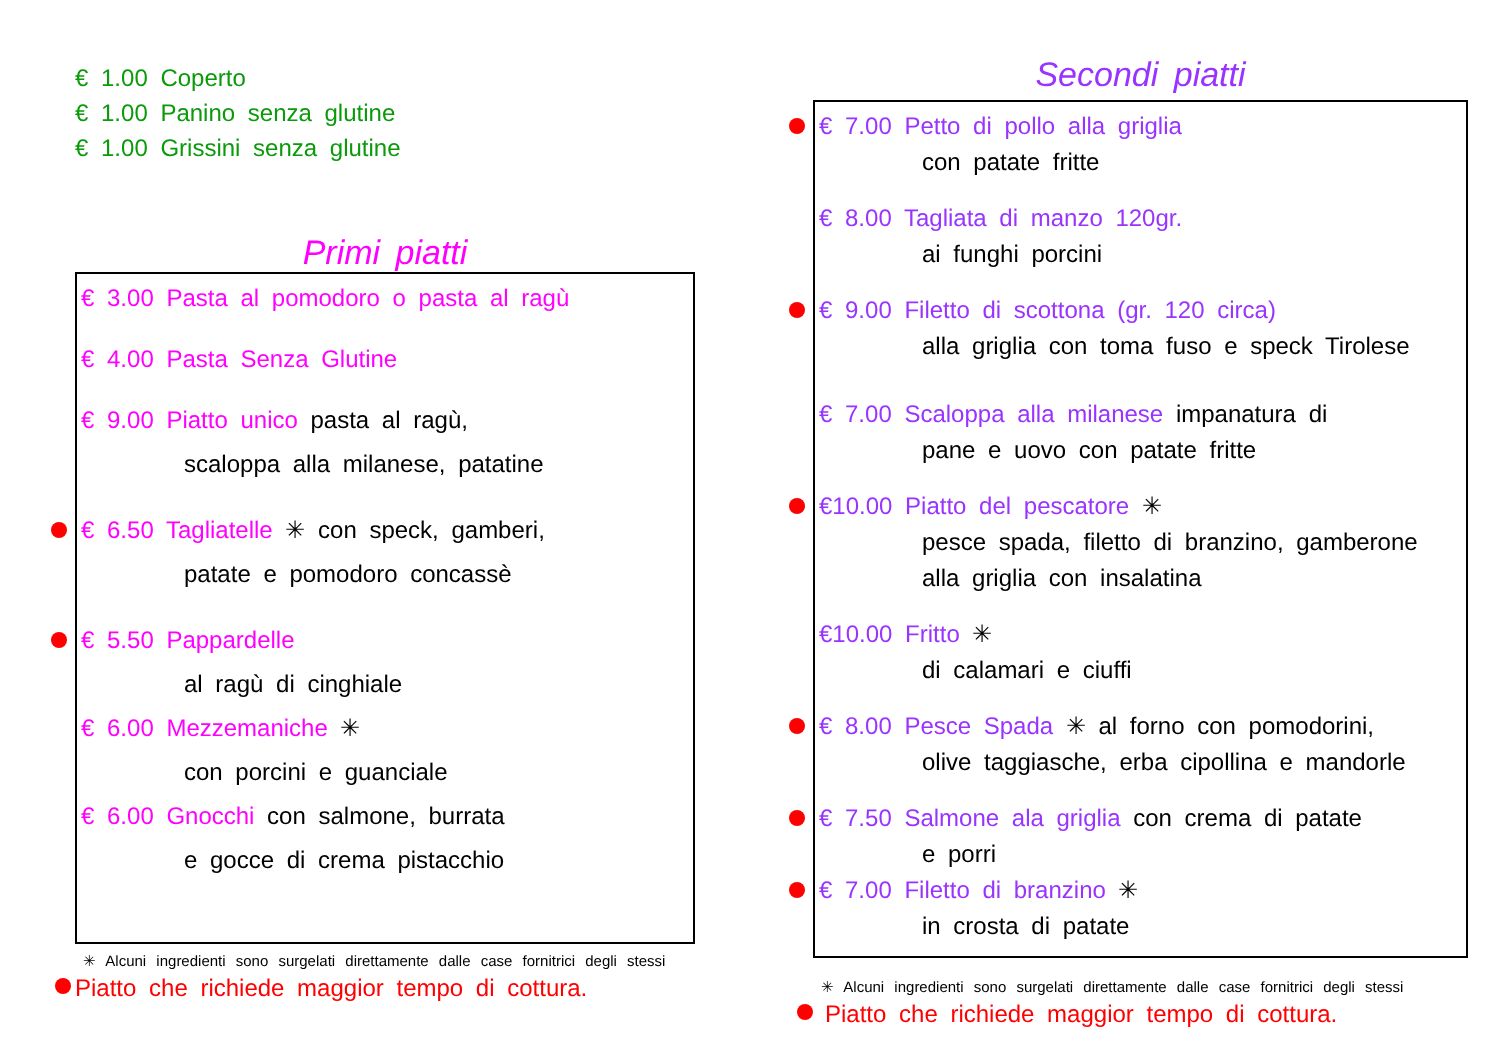€ 1.00 Coperto
€ 1.00 Panino senza glutine
€ 1.00 Grissini senza glutine
Primi piatti
€ 3.00 Pasta al pomodoro o pasta al ragù
€ 4.00 Pasta Senza Glutine
€ 9.00 Piatto unico pasta al ragù,
scaloppa alla milanese, patatine
€ 6.50 Tagliatelle ✳ con speck, gamberi,
patate e pomodoro concassè
€ 5.50 Pappardelle
al ragù di cinghiale
€ 6.00 Mezzemaniche ✳
con porcini e guanciale
€ 6.00 Gnocchi con salmone, burrata
e gocce di crema pistacchio
✳ Alcuni ingredienti sono surgelati direttamente dalle case fornitrici degli stessi
Piatto che richiede maggior tempo di cottura.
Secondi piatti
€ 7.00 Petto di pollo alla griglia
con patate fritte
€ 8.00 Tagliata di manzo 120gr.
ai funghi porcini
€ 9.00 Filetto di scottona (gr. 120 circa)
alla griglia con toma fuso e speck Tirolese
€ 7.00 Scaloppa alla milanese impanatura di
pane e uovo con patate fritte
€10.00 Piatto del pescatore ✳
pesce spada, filetto di branzino, gamberone
alla griglia con insalatina
€10.00 Fritto ✳
di calamari e ciuffi
€ 8.00 Pesce Spada ✳ al forno con pomodorini,
olive taggiasche, erba cipollina e mandorle
€ 7.50 Salmone ala griglia con crema di patate
e porri
€ 7.00 Filetto di branzino ✳
in crosta di patate
✳ Alcuni ingredienti sono surgelati direttamente dalle case fornitrici degli stessi
Piatto che richiede maggior tempo di cottura.